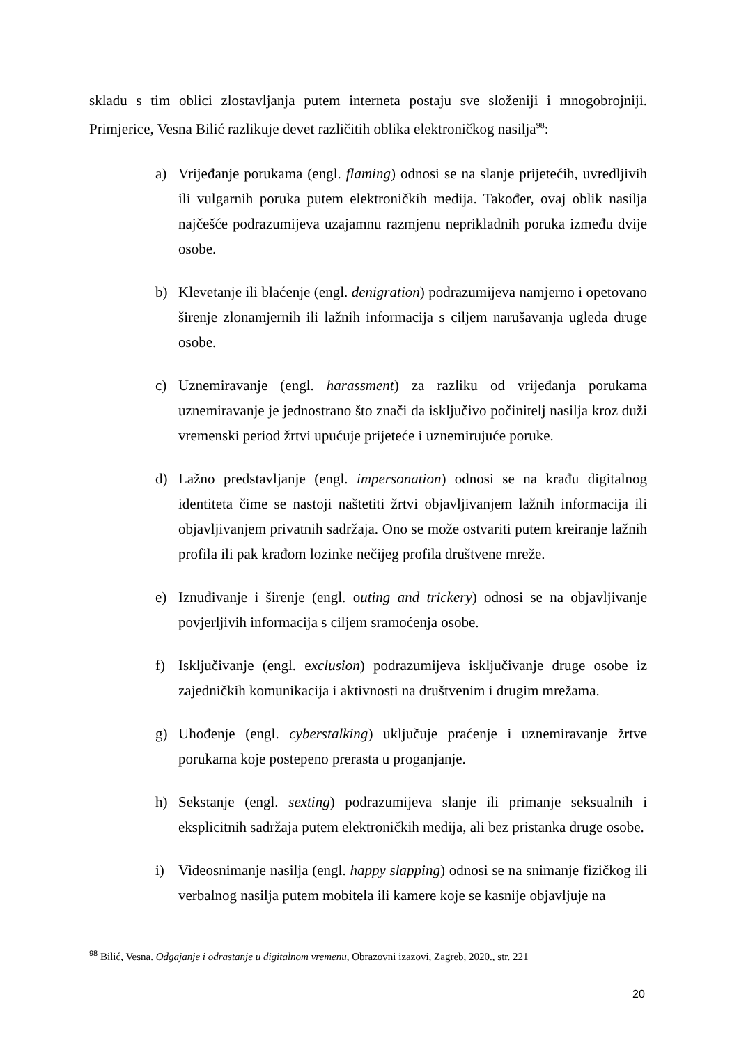skladu s tim oblici zlostavljanja putem interneta postaju sve složeniji i mnogobrojniji. Primjerice, Vesna Bilić razlikuje devet različitih oblika elektroničkog nasilja<sup>98</sup>:
a) Vrijeđanje porukama (engl. flaming) odnosi se na slanje prijetećih, uvredljivih ili vulgarnih poruka putem elektroničkih medija. Također, ovaj oblik nasilja najčešće podrazumijeva uzajamnu razmjenu neprikladnih poruka između dvije osobe.
b) Klevetanje ili blaćenje (engl. denigration) podrazumijeva namjerno i opetovano širenje zlonamjernih ili lažnih informacija s ciljem narušavanja ugleda druge osobe.
c) Uznemiravanje (engl. harassment) za razliku od vrijeđanja porukama uznemiravanje je jednostrano što znači da isključivo počinitelj nasilja kroz duži vremenski period žrtvi upućuje prijeteće i uznemirujuće poruke.
d) Lažno predstavljanje (engl. impersonation) odnosi se na krađu digitalnog identiteta čime se nastoji naštetiti žrtvi objavljivanjem lažnih informacija ili objavljivanjem privatnih sadržaja. Ono se može ostvariti putem kreiranje lažnih profila ili pak krađom lozinke nečijeg profila društvene mreže.
e) Iznuđivanje i širenje (engl. outing and trickery) odnosi se na objavljivanje povjerljivih informacija s ciljem sramoćenja osobe.
f) Isključivanje (engl. exclusion) podrazumijeva isključivanje druge osobe iz zajedničkih komunikacija i aktivnosti na društvenim i drugim mrežama.
g) Uhođenje (engl. cyberstalking) uključuje praćenje i uznemiravanje žrtve porukama koje postepeno prerasta u proganjanje.
h) Sekstanje (engl. sexting) podrazumijeva slanje ili primanje seksualnih i eksplicitnih sadržaja putem elektroničkih medija, ali bez pristanka druge osobe.
i) Videosnimanje nasilja (engl. happy slapping) odnosi se na snimanje fizičkog ili verbalnog nasilja putem mobitela ili kamere koje se kasnije objavljuje na
<sup>98</sup> Bilić, Vesna. Odgajanje i odrastanje u digitalnom vremenu, Obrazovni izazovi, Zagreb, 2020., str. 221
20